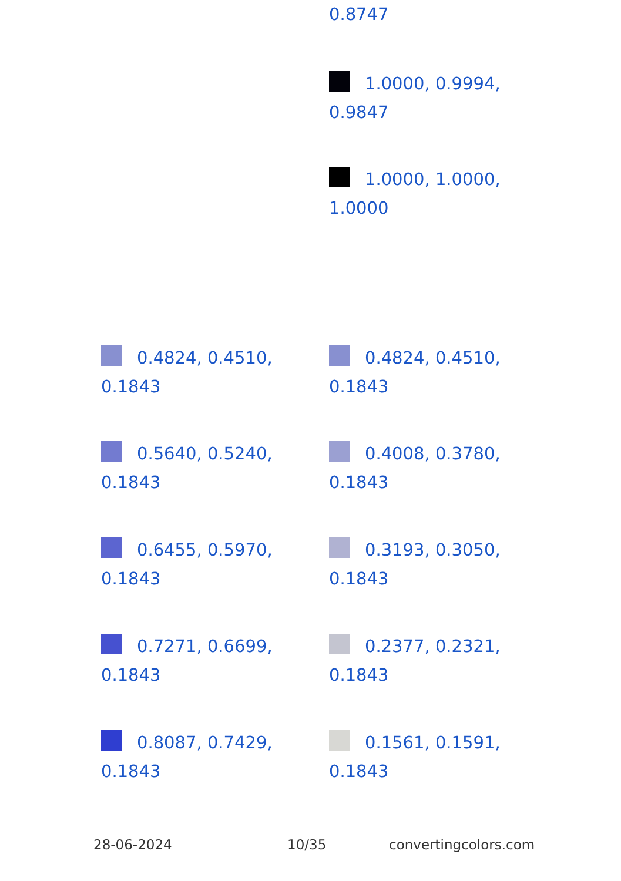0.8747
1.0000, 0.9994, 0.9847
1.0000, 1.0000, 1.0000
0.4824, 0.4510, 0.1843
0.4824, 0.4510, 0.1843
0.5640, 0.5240, 0.1843
0.4008, 0.3780, 0.1843
0.6455, 0.5970, 0.1843
0.3193, 0.3050, 0.1843
0.7271, 0.6699, 0.1843
0.2377, 0.2321, 0.1843
0.8087, 0.7429, 0.1843
0.1561, 0.1591, 0.1843
28-06-2024 10/35 convertingcolors.com